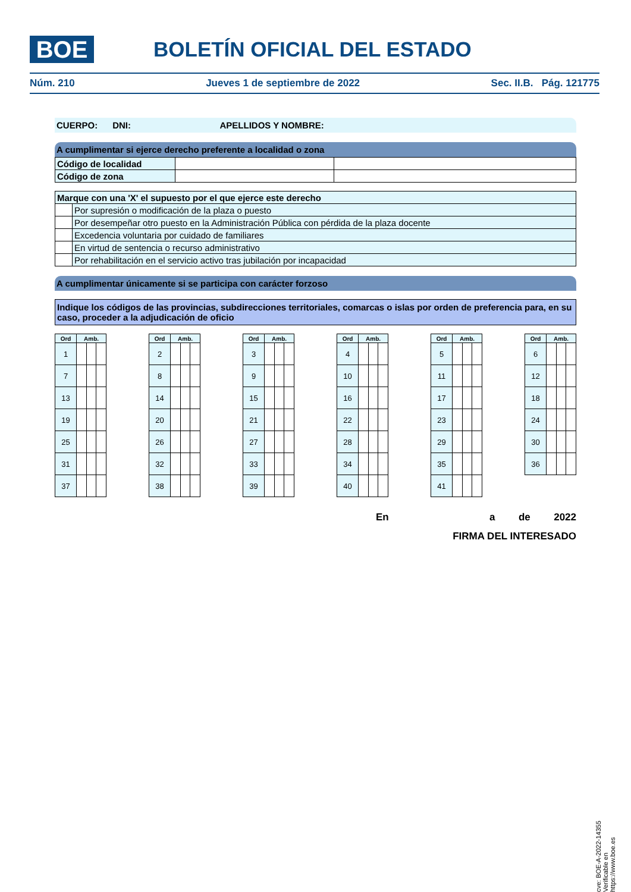BOE BOLETÍN OFICIAL DEL ESTADO
Núm. 210 Jueves 1 de septiembre de 2022 Sec. II.B. Pág. 121775
CUERPO: DNI: APELLIDOS Y NOMBRE:
A cumplimentar si ejerce derecho preferente a localidad o zona
| Código de localidad | | |
| Código de zona | | |
| Marque con una 'X' el supuesto por el que ejerce este derecho | |
| | Por supresión o modificación de la plaza o puesto |
| | Por desempeñar otro puesto en la Administración Pública con pérdida de la plaza docente |
| | Excedencia voluntaria por cuidado de familiares |
| | En virtud de sentencia o recurso administrativo |
| | Por rehabilitación en el servicio activo tras jubilación por incapacidad |
A cumplimentar únicamente si se participa con carácter forzoso
Indique los códigos de las provincias, subdirecciones territoriales, comarcas o islas por orden de preferencia para, en su caso, proceder a la adjudicación de oficio
| Ord | Amb. | | |
| --- | --- | --- | --- |
| 1 | | | |
| 7 | | | |
| 13 | | | |
| 19 | | | |
| 25 | | | |
| 31 | | | |
| 37 | | | |
| Ord | Amb. | | |
| --- | --- | --- | --- |
| 2 | | | |
| 8 | | | |
| 14 | | | |
| 20 | | | |
| 26 | | | |
| 32 | | | |
| 38 | | | |
| Ord | Amb. | | |
| --- | --- | --- | --- |
| 3 | | | |
| 9 | | | |
| 15 | | | |
| 21 | | | |
| 27 | | | |
| 33 | | | |
| 39 | | | |
| Ord | Amb. | | |
| --- | --- | --- | --- |
| 4 | | | |
| 10 | | | |
| 16 | | | |
| 22 | | | |
| 28 | | | |
| 34 | | | |
| 40 | | | |
| Ord | Amb. | | |
| --- | --- | --- | --- |
| 5 | | | |
| 11 | | | |
| 17 | | | |
| 23 | | | |
| 29 | | | |
| 35 | | | |
| 41 | | | |
| Ord | Amb. | | |
| --- | --- | --- | --- |
| 6 | | | |
| 12 | | | |
| 18 | | | |
| 24 | | | |
| 30 | | | |
| 36 | | | |
En a de 2022
FIRMA DEL INTERESADO
cve: BOE-A-2022-14355
Verificable en https://www.boe.es